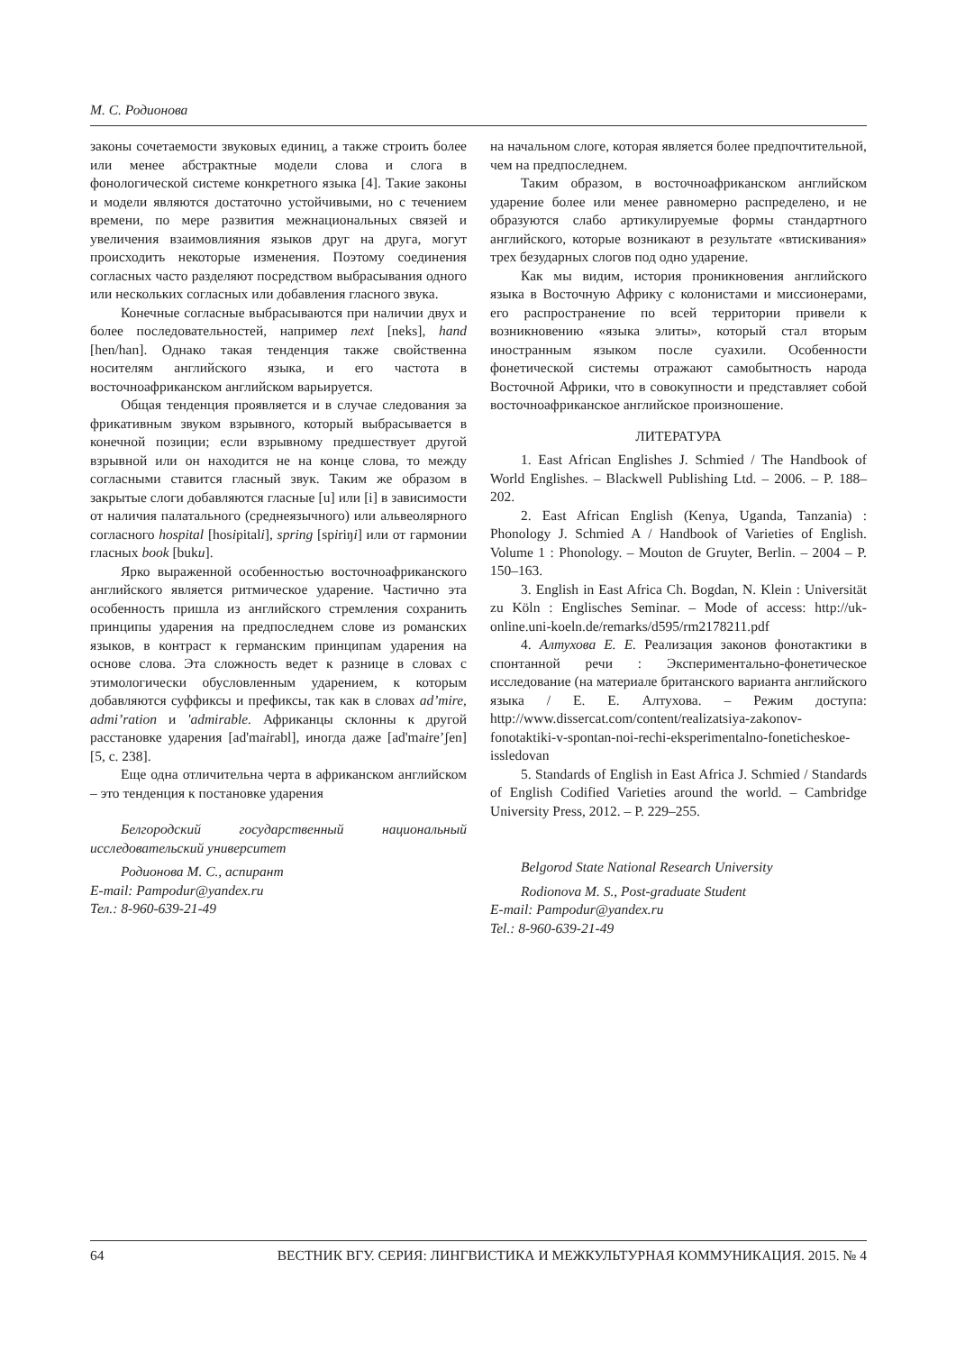М. С. Родионова
законы сочетаемости звуковых единиц, а также строить более или менее абстрактные модели слова и слога в фонологической системе конкретного языка [4]. Такие законы и модели являются достаточно устойчивыми, но с течением времени, по мере развития межнациональных связей и увеличения взаимовлияния языков друг на друга, могут происходить некоторые изменения. Поэтому соединения согласных часто разделяют посредством выбрасывания одного или нескольких согласных или добавления гласного звука.
Конечные согласные выбрасываются при наличии двух и более последовательностей, например next [neks], hand [hen/han]. Однако такая тенденция также свойственна носителям английского языка, и его частота в восточноафриканском английском варьируется.
Общая тенденция проявляется и в случае следования за фрикативным звуком взрывного, который выбрасывается в конечной позиции; если взрывному предшествует другой взрывной или он находится не на конце слова, то между согласными ставится гласный звук. Таким же образом в закрытые слоги добавляются гласные [u] или [i] в зависимости от наличия палатального (среднеязычного) или альвеолярного согласного hospital [hosipitali], spring [spiriŋi] или от гармонии гласных book [buku].
Ярко выраженной особенностью восточноафриканского английского является ритмическое ударение. Частично эта особенность пришла из английского стремления сохранить принципы ударения на предпоследнем слове из романских языков, в контраст к германским принципам ударения на основе слова. Эта сложность ведет к разнице в словах с этимологически обусловленным ударением, к которым добавляются суффиксы и префиксы, так как в словах ad’mire, admi’ration и 'admirable. Африканцы склонны к другой расстановке ударения [ad'mairabl], иногда даже [ad'maire’ʃen] [5, с. 238].
Еще одна отличительна черта в африканском английском – это тенденция к постановке ударения
Белгородский государственный национальный исследовательский университет
Родионова М. С., аспирант
E-mail: Pampodur@yandex.ru
Тел.: 8-960-639-21-49
на начальном слоге, которая является более предпочтительной, чем на предпоследнем.
Таким образом, в восточноафриканском английском ударение более или менее равномерно распределено, и не образуются слабо артикулируемые формы стандартного английского, которые возникают в результате «втискивания» трех безударных слогов под одно ударение.
Как мы видим, история проникновения английского языка в Восточную Африку с колонистами и миссионерами, его распространение по всей территории привели к возникновению «языка элиты», который стал вторым иностранным языком после суахили. Особенности фонетической системы отражают самобытность народа Восточной Африки, что в совокупности и представляет собой восточноафриканское английское произношение.
ЛИТЕРАТУРА
1. East African Englishes J. Schmied / The Handbook of World Englishes. – Blackwell Publishing Ltd. – 2006. – P. 188–202.
2. East African English (Kenya, Uganda, Tanzania) : Phonology J. Schmied A / Handbook of Varieties of English. Volume 1 : Phonology. – Mouton de Gruyter, Berlin. – 2004 – P. 150–163.
3. English in East Africa Ch. Bogdan, N. Klein : Universität zu Köln : Englisches Seminar. – Mode of access: http://uk-online.uni-koeln.de/remarks/d595/rm2178211.pdf
4. Алтухова Е. Е. Реализация законов фонотактики в спонтанной речи : Экспериментально-фонетическое исследование (на материале британского варианта английского языка / Е. Е. Алтухова. – Режим доступа: http://www.dissercat.com/content/realizatsiya-zakonov-fonotaktiki-v-spontan-noi-rechi-eksperimentalno-foneticheskoe-issledovan
5. Standards of English in East Africa J. Schmied / Standards of English Codified Varieties around the world. – Cambridge University Press, 2012. – P. 229–255.
Belgorod State National Research University
Rodionova M. S., Post-graduate Student
E-mail: Pampodur@yandex.ru
Tel.: 8-960-639-21-49
64 ВЕСТНИК ВГУ. СЕРИЯ: ЛИНГВИСТИКА И МЕЖКУЛЬТУРНАЯ КОММУНИКАЦИЯ. 2015. № 4